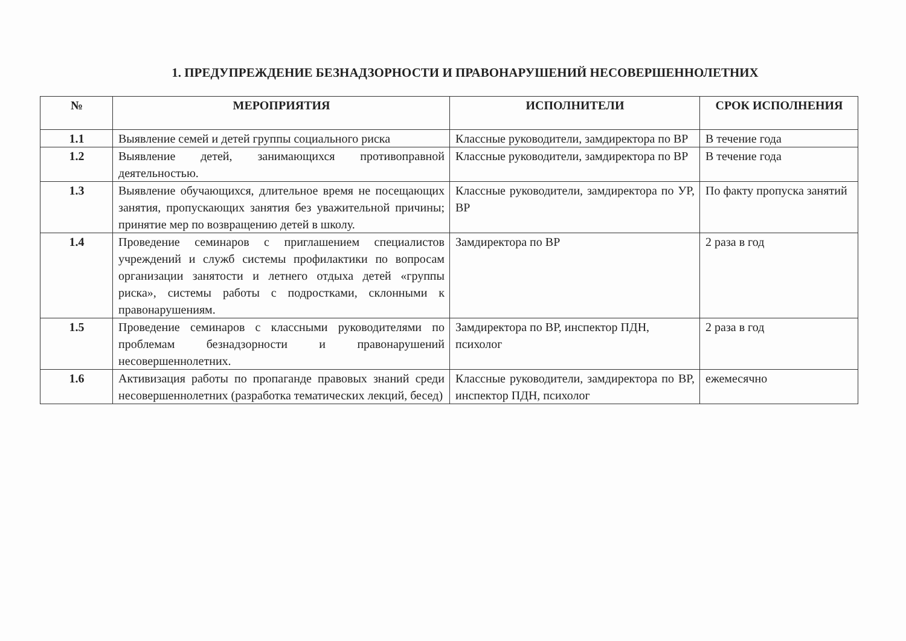1. ПРЕДУПРЕЖДЕНИЕ БЕЗНАДЗОРНОСТИ И ПРАВОНАРУШЕНИЙ НЕСОВЕРШЕННОЛЕТНИХ
| № | МЕРОПРИЯТИЯ | ИСПОЛНИТЕЛИ | СРОК ИСПОЛНЕНИЯ |
| --- | --- | --- | --- |
| 1.1 | Выявление семей и детей группы социального риска | Классные руководители, замдиректора по ВР | В течение года |
| 1.2 | Выявление детей, занимающихся противоправной деятельностью. | Классные руководители, замдиректора по ВР | В течение года |
| 1.3 | Выявление обучающихся, длительное время не посещающих занятия, пропускающих занятия без уважительной причины; принятие мер по возвращению детей в школу. | Классные руководители, замдиректора по УР, ВР | По факту пропуска занятий |
| 1.4 | Проведение семинаров с приглашением специалистов учреждений и служб системы профилактики по вопросам организации занятости и летнего отдыха детей «группы риска», системы работы с подростками, склонными к правонарушениям. | Замдиректора по ВР | 2 раза в год |
| 1.5 | Проведение семинаров с классными руководителями по проблемам безнадзорности и правонарушений несовершеннолетних. | Замдиректора по ВР, инспектор ПДН, психолог | 2 раза в год |
| 1.6 | Активизация работы по пропаганде правовых знаний среди несовершеннолетних (разработка тематических лекций, бесед) | Классные руководители, замдиректора по ВР, инспектор ПДН, психолог | ежемесячно |